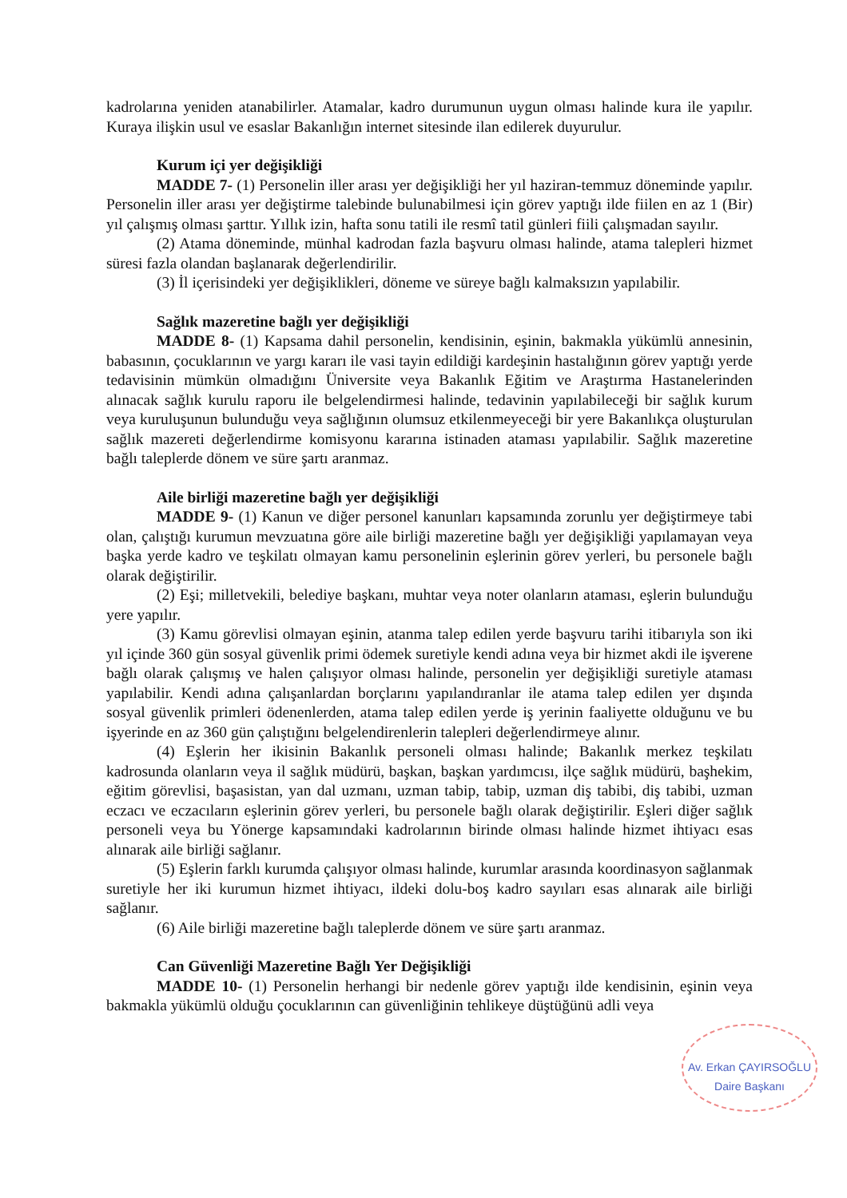kadrolarına yeniden atanabilirler. Atamalar, kadro durumunun uygun olması halinde kura ile yapılır. Kuraya ilişkin usul ve esaslar Bakanlığın internet sitesinde ilan edilerek duyurulur.
Kurum içi yer değişikliği
MADDE 7- (1) Personelin iller arası yer değişikliği her yıl haziran-temmuz döneminde yapılır. Personelin iller arası yer değiştirme talebinde bulunabilmesi için görev yaptığı ilde fiilen en az 1 (Bir) yıl çalışmış olması şarttır. Yıllık izin, hafta sonu tatili ile resmî tatil günleri fiili çalışmadan sayılır.
(2) Atama döneminde, münhal kadrodan fazla başvuru olması halinde, atama talepleri hizmet süresi fazla olandan başlanarak değerlendirilir.
(3) İl içerisindeki yer değişiklikleri, döneme ve süreye bağlı kalmaksızın yapılabilir.
Sağlık mazeretine bağlı yer değişikliği
MADDE 8- (1) Kapsama dahil personelin, kendisinin, eşinin, bakmakla yükümlü annesinin, babasının, çocuklarının ve yargı kararı ile vasi tayin edildiği kardeşinin hastalığının görev yaptığı yerde tedavisinin mümkün olmadığını Üniversite veya Bakanlık Eğitim ve Araştırma Hastanelerinden alınacak sağlık kurulu raporu ile belgelendirmesi halinde, tedavinin yapılabileceği bir sağlık kurum veya kuruluşunun bulunduğu veya sağlığının olumsuz etkilenmeyeceği bir yere Bakanlıkça oluşturulan sağlık mazereti değerlendirme komisyonu kararına istinaden ataması yapılabilir. Sağlık mazeretine bağlı taleplerde dönem ve süre şartı aranmaz.
Aile birliği mazeretine bağlı yer değişikliği
MADDE 9- (1) Kanun ve diğer personel kanunları kapsamında zorunlu yer değiştirmeye tabi olan, çalıştığı kurumun mevzuatına göre aile birliği mazeretine bağlı yer değişikliği yapılamayan veya başka yerde kadro ve teşkilatı olmayan kamu personelinin eşlerinin görev yerleri, bu personele bağlı olarak değiştirilir.
(2) Eşi; milletvekili, belediye başkanı, muhtar veya noter olanların ataması, eşlerin bulunduğu yere yapılır.
(3) Kamu görevlisi olmayan eşinin, atanma talep edilen yerde başvuru tarihi itibarıyla son iki yıl içinde 360 gün sosyal güvenlik primi ödemek suretiyle kendi adına veya bir hizmet akdi ile işverene bağlı olarak çalışmış ve halen çalışıyor olması halinde, personelin yer değişikliği suretiyle ataması yapılabilir. Kendi adına çalışanlardan borçlarını yapılandıranlar ile atama talep edilen yer dışında sosyal güvenlik primleri ödenenlerden, atama talep edilen yerde iş yerinin faaliyette olduğunu ve bu işyerinde en az 360 gün çalıştığını belgelendirenlerin talepleri değerlendirmeye alınır.
(4) Eşlerin her ikisinin Bakanlık personeli olması halinde; Bakanlık merkez teşkilatı kadrosunda olanların veya il sağlık müdürü, başkan, başkan yardımcısı, ilçe sağlık müdürü, başhekim, eğitim görevlisi, başasistan, yan dal uzmanı, uzman tabip, tabip, uzman diş tabibi, diş tabibi, uzman eczacı ve eczacıların eşlerinin görev yerleri, bu personele bağlı olarak değiştirilir. Eşleri diğer sağlık personeli veya bu Yönerge kapsamındaki kadrolarının birinde olması halinde hizmet ihtiyacı esas alınarak aile birliği sağlanır.
(5) Eşlerin farklı kurumda çalışıyor olması halinde, kurumlar arasında koordinasyon sağlanmak suretiyle her iki kurumun hizmet ihtiyacı, ildeki dolu-boş kadro sayıları esas alınarak aile birliği sağlanır.
(6) Aile birliği mazeretine bağlı taleplerde dönem ve süre şartı aranmaz.
Can Güvenliği Mazeretine Bağlı Yer Değişikliği
MADDE 10- (1) Personelin herhangi bir nedenle görev yaptığı ilde kendisinin, eşinin veya bakmakla yükümlü olduğu çocuklarının can güvenliğinin tehlikeye düştüğünü adli veya
Av. Erkan ÇAYIRSOĞLU
Daire Başkanı